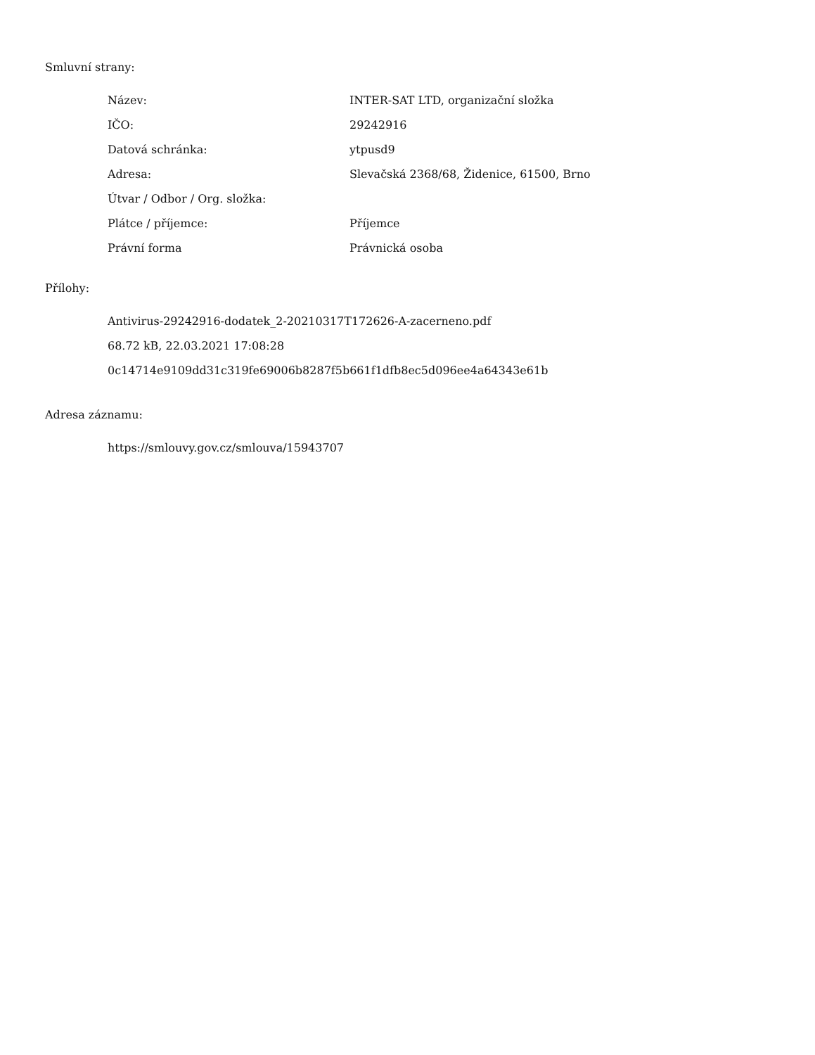Smluvní strany:
| Název: | INTER-SAT LTD, organizační složka |
| IČO: | 29242916 |
| Datová schránka: | ytpusd9 |
| Adresa: | Slevačská 2368/68, Židenice, 61500, Brno |
| Útvar / Odbor / Org. složka: | |
| Plátce / příjemce: | Příjemce |
| Právní forma | Právnická osoba |
Přílohy:
Antivirus-29242916-dodatek_2-20210317T172626-A-zacerneno.pdf
68.72 kB, 22.03.2021 17:08:28
0c14714e9109dd31c319fe69006b8287f5b661f1dfb8ec5d096ee4a64343e61b
Adresa záznamu:
https://smlouvy.gov.cz/smlouva/15943707